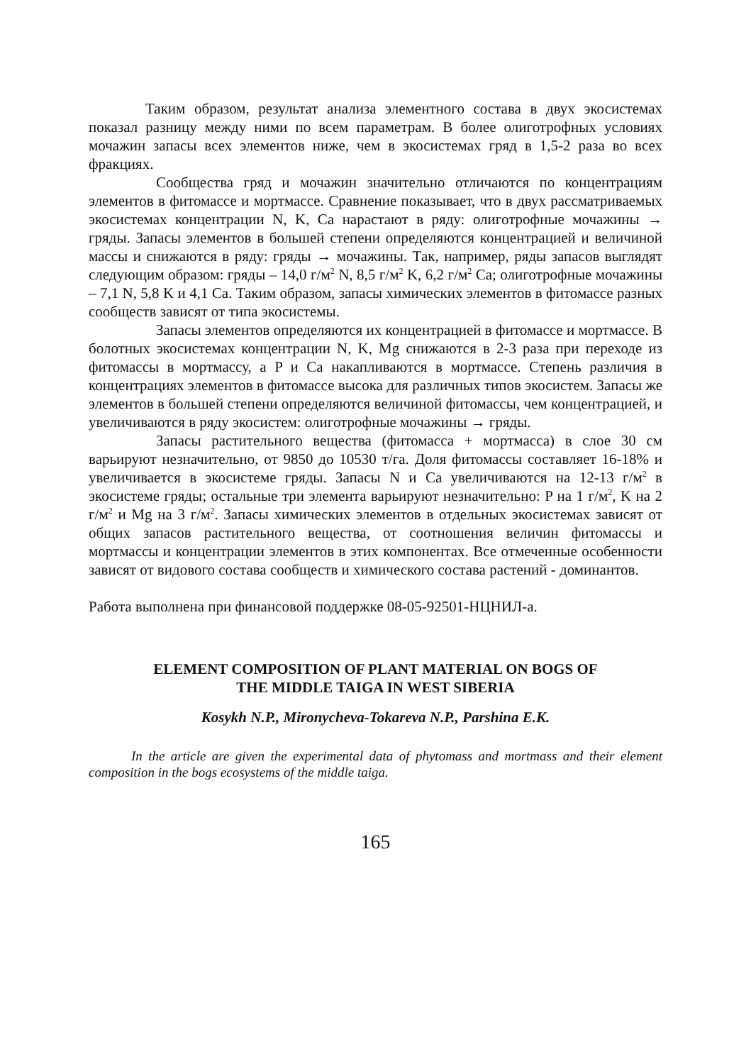Таким образом, результат анализа элементного состава в двух экосистемах показал разницу между ними по всем параметрам. В более олиготрофных условиях мочажин запасы всех элементов ниже, чем в экосистемах гряд в 1,5-2 раза во всех фракциях.
Сообщества гряд и мочажин значительно отличаются по концентрациям элементов в фитомассе и мортмассе. Сравнение показывает, что в двух рассматриваемых экосистемах концентрации N, K, Ca нарастают в ряду: олиготрофные мочажины → гряды. Запасы элементов в большей степени определяются концентрацией и величиной массы и снижаются в ряду: гряды → мочажины. Так, например, ряды запасов выглядят следующим образом: гряды – 14,0 г/м<sup>2</sup> N, 8,5 г/м<sup>2</sup> K, 6,2 г/м<sup>2</sup> Ca; олиготрофные мочажины – 7,1 N, 5,8 K и 4,1 Ca. Таким образом, запасы химических элементов в фитомассе разных сообществ зависят от типа экосистемы.
Запасы элементов определяются их концентрацией в фитомассе и мортмассе. В болотных экосистемах концентрации N, K, Mg снижаются в 2-3 раза при переходе из фитомассы в мортмассу, а P и Ca накапливаются в мортмассе. Степень различия в концентрациях элементов в фитомассе высока для различных типов экосистем. Запасы же элементов в большей степени определяются величиной фитомассы, чем концентрацией, и увеличиваются в ряду экосистем: олиготрофные мочажины → гряды.
Запасы растительного вещества (фитомасса + мортмасса) в слое 30 см варьируют незначительно, от 9850 до 10530 т/га. Доля фитомассы составляет 16-18% и увеличивается в экосистеме гряды. Запасы N и Ca увеличиваются на 12-13 г/м<sup>2</sup> в экосистеме гряды; остальные три элемента варьируют незначительно: P на 1 г/м<sup>2</sup>, K на 2 г/м<sup>2</sup> и Mg на 3 г/м<sup>2</sup>. Запасы химических элементов в отдельных экосистемах зависят от общих запасов растительного вещества, от соотношения величин фитомассы и мортмассы и концентрации элементов в этих компонентах. Все отмеченные особенности зависят от видового состава сообществ и химического состава растений - доминантов.
Работа выполнена при финансовой поддержке 08-05-92501-НЦНИЛ-а.
ELEMENT COMPOSITION OF PLANT MATERIAL ON BOGS OF
THE MIDDLE TAIGA IN WEST SIBERIA
Kosykh N.P., Mironycheva-Tokareva N.P., Parshina E.K.
In the article are given the experimental data of phytomass and mortmass and their element composition in the bogs ecosystems of the middle taiga.
165